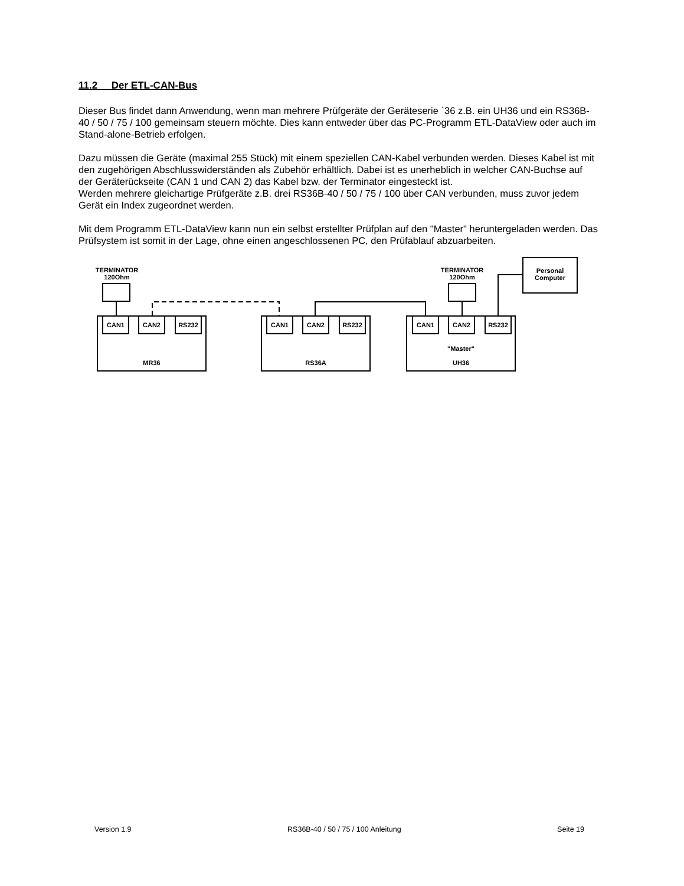11.2 Der ETL-CAN-Bus
Dieser Bus findet dann Anwendung, wenn man mehrere Prüfgeräte der Geräteserie `36 z.B. ein UH36 und ein RS36B-40 / 50 / 75 / 100 gemeinsam steuern möchte. Dies kann entweder über das PC-Programm ETL-DataView oder auch im Stand-alone-Betrieb erfolgen.
Dazu müssen die Geräte (maximal 255 Stück) mit einem speziellen CAN-Kabel verbunden werden. Dieses Kabel ist mit den zugehörigen Abschlusswiderständen als Zubehör erhältlich. Dabei ist es unerheblich in welcher CAN-Buchse auf der Geräterückseite (CAN 1 und CAN 2) das Kabel bzw. der Terminator eingesteckt ist.
Werden mehrere gleichartige Prüfgeräte z.B. drei RS36B-40 / 50 / 75 / 100 über CAN verbunden, muss zuvor jedem Gerät ein Index zugeordnet werden.
Mit dem Programm ETL-DataView kann nun ein selbst erstellter Prüfplan auf den "Master" heruntergeladen werden. Das Prüfsystem ist somit in der Lage, ohne einen angeschlossenen PC, den Prüfablauf abzuarbeiten.
TERMINATOR
120Ohm
TERMINATOR
120Ohm
Personal
Computer
MR36 CAN1 CAN2 RS232 RS36A CAN1 CAN2 RS232
"Master"
UH36
CAN1 CAN2 RS232
Version 1.9 RS36B-40 / 50 / 75 / 100 Anleitung Seite 19